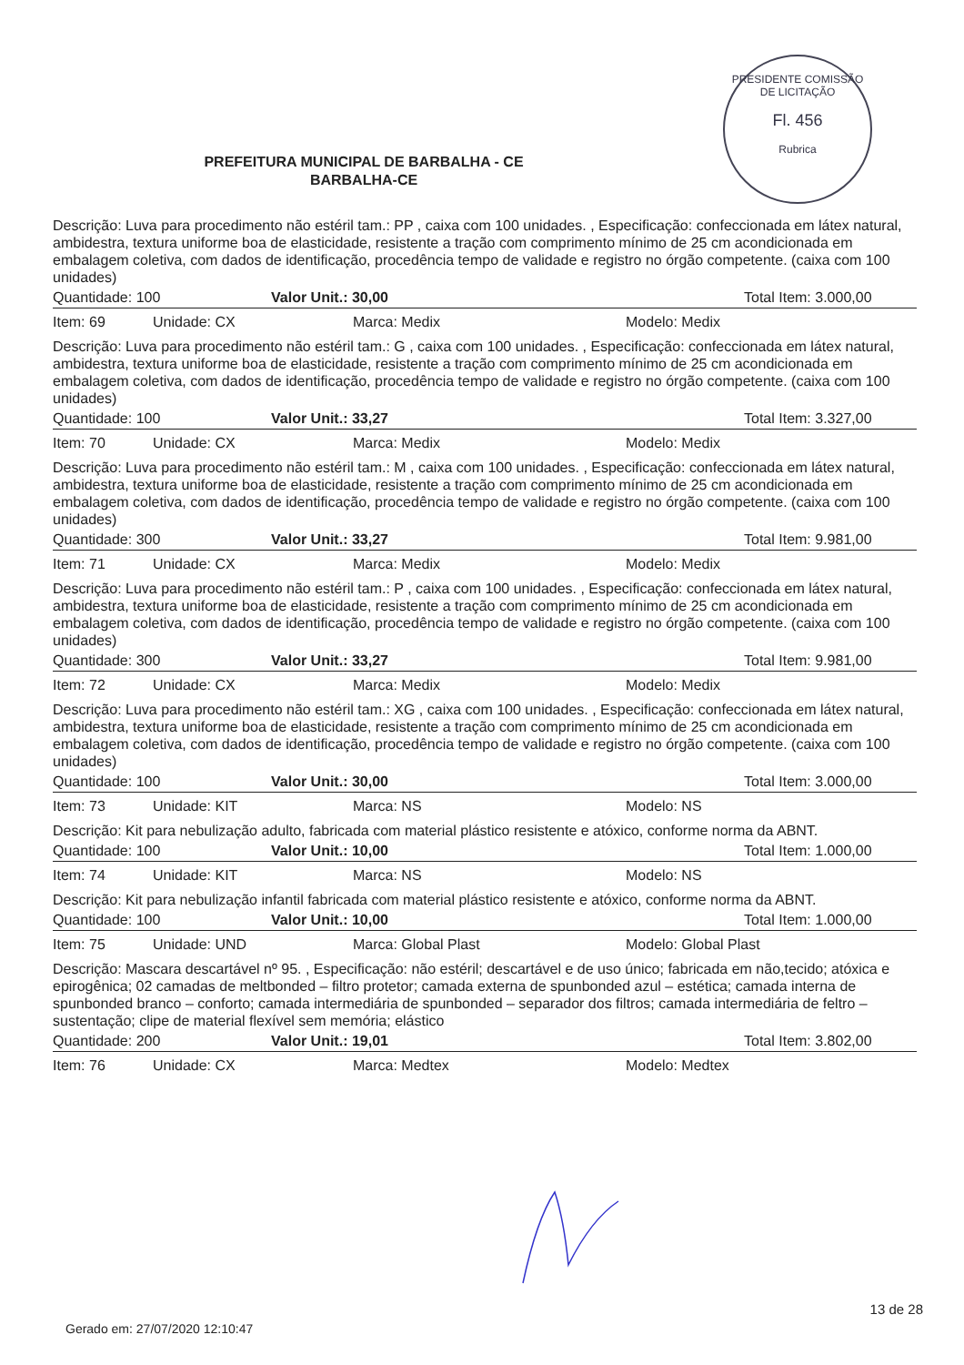PRESIDENTE COMISSÃO DE LICITAÇÃO
Fl. 456
Rubrica
PREFEITURA MUNICIPAL DE BARBALHA - CE
BARBALHA-CE
Descrição: Luva para procedimento não estéril tam.: PP , caixa com 100 unidades. , Especificação: confeccionada em látex natural, ambidestra, textura uniforme boa de elasticidade, resistente a tração com comprimento mínimo de 25 cm acondicionada em embalagem coletiva, com dados de identificação, procedência tempo de validade e registro no órgão competente. (caixa com 100 unidades)
Quantidade: 100 Valor Unit.: 30,00 Total Item: 3.000,00
Item: 69 Unidade: CX Marca: Medix Modelo: Medix
Descrição: Luva para procedimento não estéril tam.: G , caixa com 100 unidades. , Especificação: confeccionada em látex natural, ambidestra, textura uniforme boa de elasticidade, resistente a tração com comprimento mínimo de 25 cm acondicionada em embalagem coletiva, com dados de identificação, procedência tempo de validade e registro no órgão competente. (caixa com 100 unidades)
Quantidade: 100 Valor Unit.: 33,27 Total Item: 3.327,00
Item: 70 Unidade: CX Marca: Medix Modelo: Medix
Descrição: Luva para procedimento não estéril tam.: M , caixa com 100 unidades. , Especificação: confeccionada em látex natural, ambidestra, textura uniforme boa de elasticidade, resistente a tração com comprimento mínimo de 25 cm acondicionada em embalagem coletiva, com dados de identificação, procedência tempo de validade e registro no órgão competente. (caixa com 100 unidades)
Quantidade: 300 Valor Unit.: 33,27 Total Item: 9.981,00
Item: 71 Unidade: CX Marca: Medix Modelo: Medix
Descrição: Luva para procedimento não estéril tam.: P , caixa com 100 unidades. , Especificação: confeccionada em látex natural, ambidestra, textura uniforme boa de elasticidade, resistente a tração com comprimento mínimo de 25 cm acondicionada em embalagem coletiva, com dados de identificação, procedência tempo de validade e registro no órgão competente. (caixa com 100 unidades)
Quantidade: 300 Valor Unit.: 33,27 Total Item: 9.981,00
Item: 72 Unidade: CX Marca: Medix Modelo: Medix
Descrição: Luva para procedimento não estéril tam.: XG , caixa com 100 unidades. , Especificação: confeccionada em látex natural, ambidestra, textura uniforme boa de elasticidade, resistente a tração com comprimento mínimo de 25 cm acondicionada em embalagem coletiva, com dados de identificação, procedência tempo de validade e registro no órgão competente. (caixa com 100 unidades)
Quantidade: 100 Valor Unit.: 30,00 Total Item: 3.000,00
Item: 73 Unidade: KIT Marca: NS Modelo: NS
Descrição: Kit para nebulização adulto, fabricada com material plástico resistente e atóxico, conforme norma da ABNT.
Quantidade: 100 Valor Unit.: 10,00 Total Item: 1.000,00
Item: 74 Unidade: KIT Marca: NS Modelo: NS
Descrição: Kit para nebulização infantil fabricada com material plástico resistente e atóxico, conforme norma da ABNT.
Quantidade: 100 Valor Unit.: 10,00 Total Item: 1.000,00
Item: 75 Unidade: UND Marca: Global Plast Modelo: Global Plast
Descrição: Mascara descartável nº 95. , Especificação: não estéril; descartável e de uso único; fabricada em não,tecido; atóxica e epirogênica; 02 camadas de meltbonded – filtro protetor; camada externa de spunbonded azul – estética; camada interna de spunbonded branco – conforto; camada intermediária de spunbonded – separador dos filtros; camada intermediária de feltro – sustentação; clipe de material flexível sem memória; elástico
Quantidade: 200 Valor Unit.: 19,01 Total Item: 3.802,00
Item: 76 Unidade: CX Marca: Medtex Modelo: Medtex
13 de 28
Gerado em: 27/07/2020 12:10:47